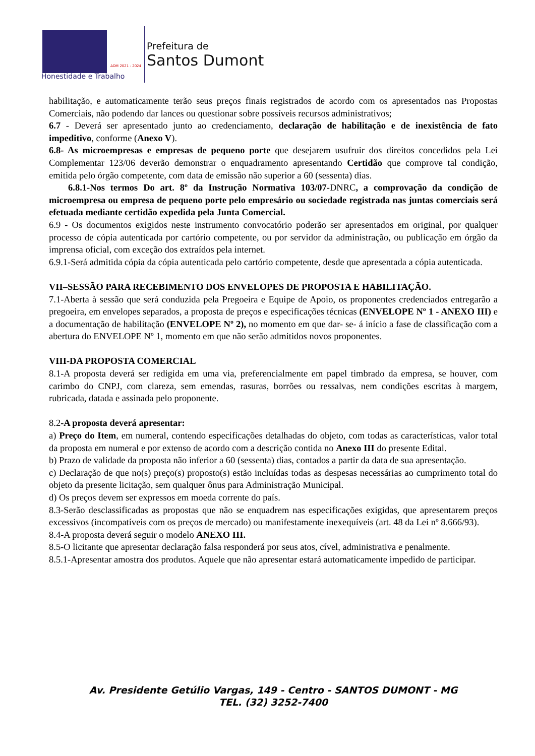ADM 2021 - 2024
Honestidade e Trabalho
Prefeitura de
Santos Dumont
habilitação, e automaticamente terão seus preços finais registrados de acordo com os apresentados nas Propostas Comerciais, não podendo dar lances ou questionar sobre possíveis recursos administrativos;
6.7 - Deverá ser apresentado junto ao credenciamento, declaração de habilitação e de inexistência de fato impeditivo, conforme (Anexo V).
6.8- As microempresas e empresas de pequeno porte que desejarem usufruir dos direitos concedidos pela Lei Complementar 123/06 deverão demonstrar o enquadramento apresentando Certidão que comprove tal condição, emitida pelo órgão competente, com data de emissão não superior a 60 (sessenta) dias.
6.8.1-Nos termos Do art. 8º da Instrução Normativa 103/07-DNRC, a comprovação da condição de microempresa ou empresa de pequeno porte pelo empresário ou sociedade registrada nas juntas comerciais será efetuada mediante certidão expedida pela Junta Comercial.
6.9 - Os documentos exigidos neste instrumento convocatório poderão ser apresentados em original, por qualquer processo de cópia autenticada por cartório competente, ou por servidor da administração, ou publicação em órgão da imprensa oficial, com exceção dos extraídos pela internet.
6.9.1-Será admitida cópia da cópia autenticada pelo cartório competente, desde que apresentada a cópia autenticada.
VII–SESSÃO PARA RECEBIMENTO DOS ENVELOPES DE PROPOSTA E HABILITAÇÃO.
7.1-Aberta à sessão que será conduzida pela Pregoeira e Equipe de Apoio, os proponentes credenciados entregarão a pregoeira, em envelopes separados, a proposta de preços e especificações técnicas (ENVELOPE Nº 1 - ANEXO III) e a documentação de habilitação (ENVELOPE Nº 2), no momento em que dar- se- á início a fase de classificação com a abertura do ENVELOPE Nº 1, momento em que não serão admitidos novos proponentes.
VIII-DA PROPOSTA COMERCIAL
8.1-A proposta deverá ser redigida em uma via, preferencialmente em papel timbrado da empresa, se houver, com carimbo do CNPJ, com clareza, sem emendas, rasuras, borrões ou ressalvas, nem condições escritas à margem, rubricada, datada e assinada pelo proponente.
8.2-A proposta deverá apresentar:
a) Preço do Item, em numeral, contendo especificações detalhadas do objeto, com todas as características, valor total da proposta em numeral e por extenso de acordo com a descrição contida no Anexo III do presente Edital.
b) Prazo de validade da proposta não inferior a 60 (sessenta) dias, contados a partir da data de sua apresentação.
c) Declaração de que no(s) preço(s) proposto(s) estão incluídas todas as despesas necessárias ao cumprimento total do objeto da presente licitação, sem qualquer ônus para Administração Municipal.
d) Os preços devem ser expressos em moeda corrente do país.
8.3-Serão desclassificadas as propostas que não se enquadrem nas especificações exigidas, que apresentarem preços excessivos (incompatíveis com os preços de mercado) ou manifestamente inexequíveis (art. 48 da Lei nº 8.666/93).
8.4-A proposta deverá seguir o modelo ANEXO III.
8.5-O licitante que apresentar declaração falsa responderá por seus atos, cível, administrativa e penalmente.
8.5.1-Apresentar amostra dos produtos. Aquele que não apresentar estará automaticamente impedido de participar.
Av. Presidente Getúlio Vargas, 149 - Centro - SANTOS DUMONT - MG
TEL. (32) 3252-7400